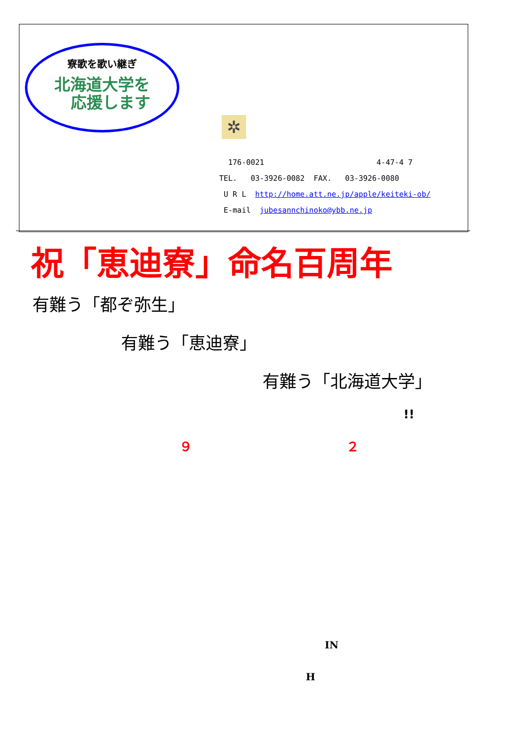寮歌を歌い継ぎ
北海道大学を
応援します
✲
176-0021 4-47-4 7
TEL. 03-3926-0082 FAX. 03-3926-0080
U R L http://home.att.ne.jp/apple/keiteki-ob/
E-mail jubesannchinoko@ybb.ne.jp
祝「恵迪寮」命名百周年
有難う「都ぞ弥生」
有難う「恵迪寮」
有難う「北海道大学」
!!
９ ２
IN
H